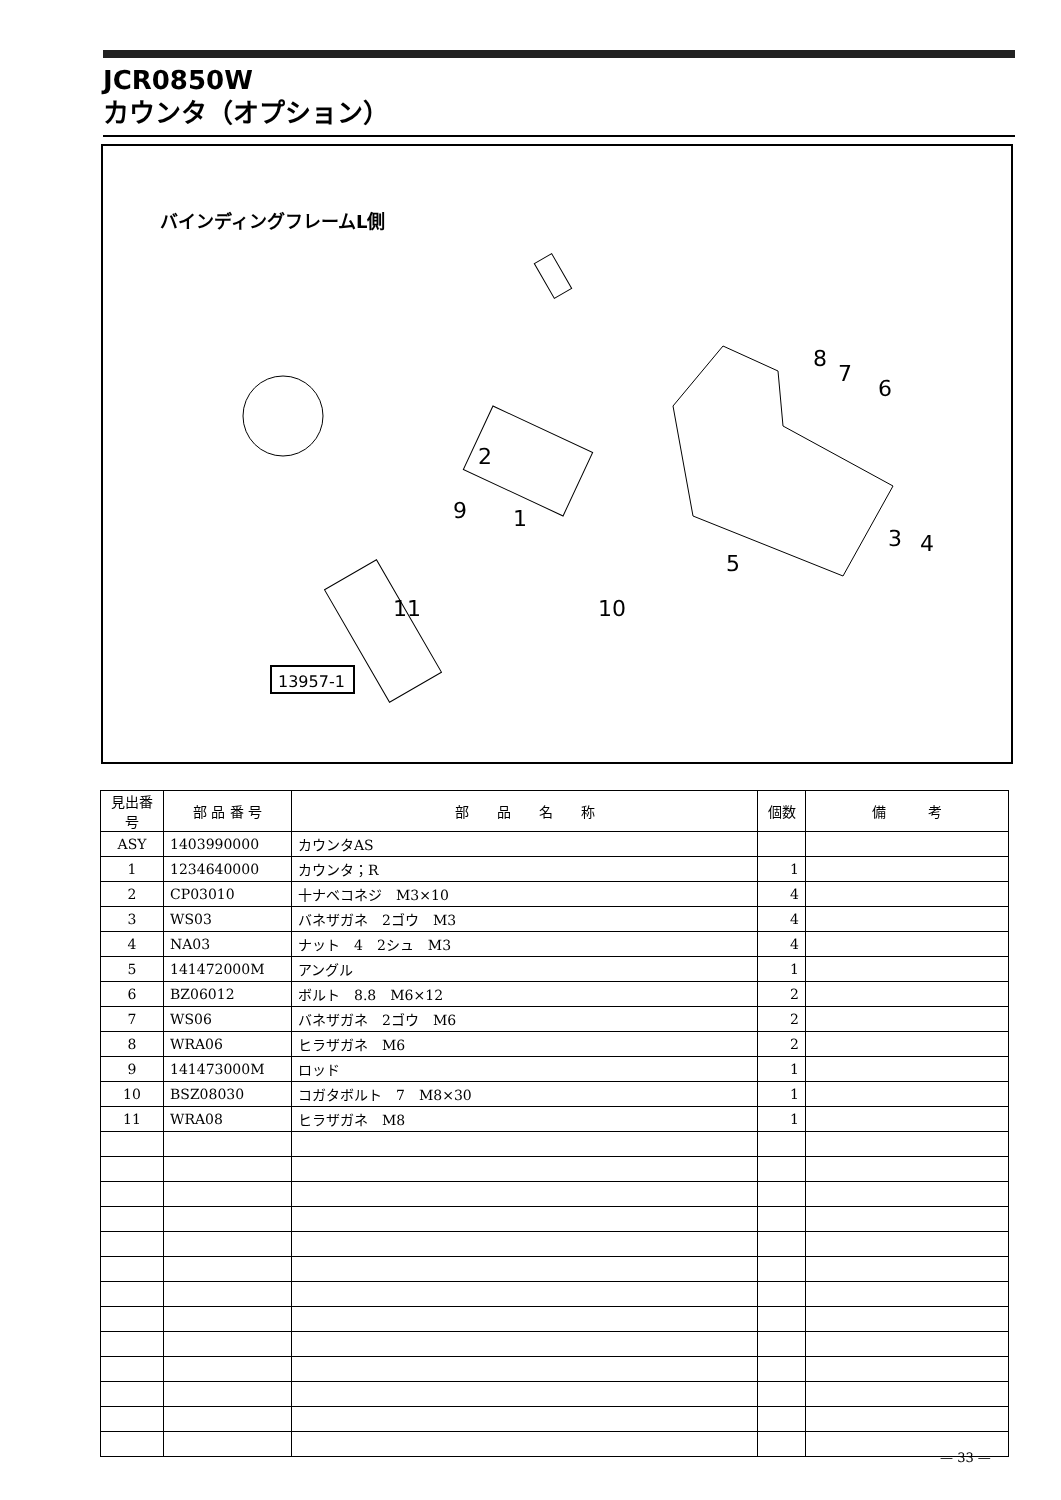JCR0850W
カウンタ（オプション）
バインディングフレームL側
8
7
6
2
9
1
3
4
5
11
10
13957-1
| 見出番号 | 部 品 番 号 | 部 品 名 称 | 個数 | 備 考 |
| --- | --- | --- | --- | --- |
| ASY | 1403990000 | カウンタAS | | |
| 1 | 1234640000 | カウンタ；R | 1 | |
| 2 | CP03010 | 十ナベコネジ M3×10 | 4 | |
| 3 | WS03 | バネザガネ 2ゴウ M3 | 4 | |
| 4 | NA03 | ナット 4 2シュ M3 | 4 | |
| 5 | 141472000M | アングル | 1 | |
| 6 | BZ06012 | ボルト 8.8 M6×12 | 2 | |
| 7 | WS06 | バネザガネ 2ゴウ M6 | 2 | |
| 8 | WRA06 | ヒラザガネ M6 | 2 | |
| 9 | 141473000M | ロッド | 1 | |
| 10 | BSZ08030 | コガタボルト 7 M8×30 | 1 | |
| 11 | WRA08 | ヒラザガネ M8 | 1 | |
— 33 —